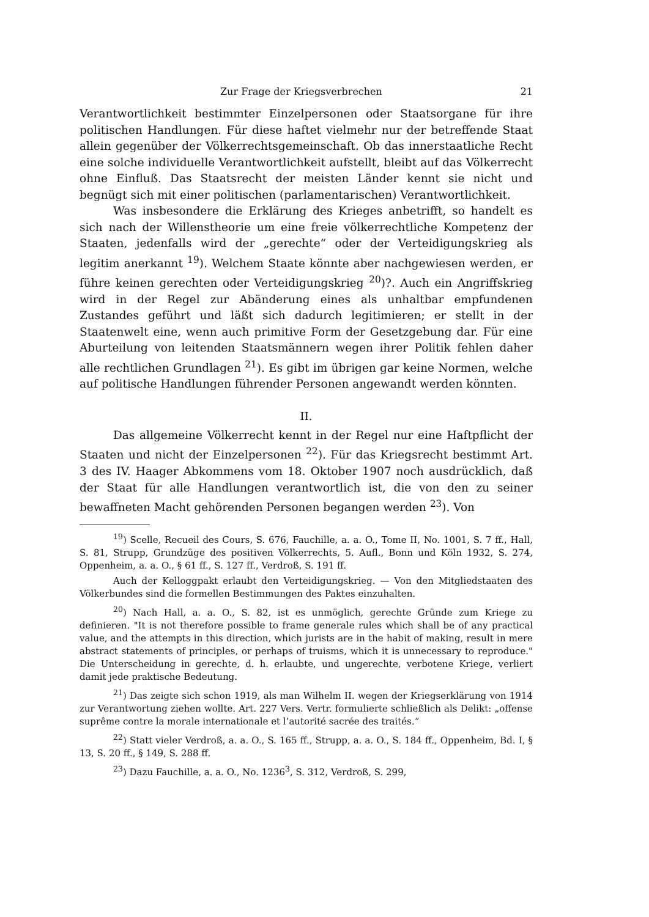Zur Frage der Kriegsverbrechen 21
Verantwortlichkeit bestimmter Einzelpersonen oder Staatsorgane für ihre politischen Handlungen. Für diese haftet vielmehr nur der betreffende Staat allein gegenüber der Völkerrechtsgemeinschaft. Ob das innerstaatliche Recht eine solche individuelle Verantwortlichkeit aufstellt, bleibt auf das Völkerrecht ohne Einfluß. Das Staatsrecht der meisten Länder kennt sie nicht und begnügt sich mit einer politischen (parlamentarischen) Verantwortlichkeit.
Was insbesondere die Erklärung des Krieges anbetrifft, so handelt es sich nach der Willenstheorie um eine freie völkerrechtliche Kompetenz der Staaten, jedenfalls wird der „gerechte“ oder der Verteidigungskrieg als legitim anerkannt <sup>19</sup>). Welchem Staate könnte aber nachgewiesen werden, er führe keinen gerechten oder Verteidigungskrieg <sup>20</sup>)?. Auch ein Angriffskrieg wird in der Regel zur Abänderung eines als unhaltbar empfundenen Zustandes geführt und läßt sich dadurch legitimieren; er stellt in der Staatenwelt eine, wenn auch primitive Form der Gesetzgebung dar. Für eine Aburteilung von leitenden Staatsmännern wegen ihrer Politik fehlen daher alle rechtlichen Grundlagen <sup>21</sup>). Es gibt im übrigen gar keine Normen, welche auf politische Handlungen führender Personen angewandt werden könnten.
II.
Das allgemeine Völkerrecht kennt in der Regel nur eine Haftpflicht der Staaten und nicht der Einzelpersonen <sup>22</sup>). Für das Kriegsrecht bestimmt Art. 3 des IV. Haager Abkommens vom 18. Oktober 1907 noch ausdrücklich, daß der Staat für alle Handlungen verantwortlich ist, die von den zu seiner bewaffneten Macht gehörenden Personen begangen werden <sup>23</sup>). Von
<sup>19</sup>) Scelle, Recueil des Cours, S. 676, Fauchille, a. a. O., Tome II, No. 1001, S. 7 ff., Hall, S. 81, Strupp, Grundzüge des positiven Völkerrechts, 5. Aufl., Bonn und Köln 1932, S. 274, Oppenheim, a. a. O., § 61 ff., S. 127 ff., Verdroß, S. 191 ff.
Auch der Kelloggpakt erlaubt den Verteidigungskrieg. — Von den Mitgliedstaaten des Völkerbundes sind die formellen Bestimmungen des Paktes einzuhalten.
<sup>20</sup>) Nach Hall, a. a. O., S. 82, ist es unmöglich, gerechte Gründe zum Kriege zu definieren. "It is not therefore possible to frame generale rules which shall be of any practical value, and the attempts in this direction, which jurists are in the habit of making, result in mere abstract statements of principles, or perhaps of truisms, which it is unnecessary to reproduce." Die Unterscheidung in gerechte, d. h. erlaubte, und ungerechte, verbotene Kriege, verliert damit jede praktische Bedeutung.
<sup>21</sup>) Das zeigte sich schon 1919, als man Wilhelm II. wegen der Kriegserklärung von 1914 zur Verantwortung ziehen wollte. Art. 227 Vers. Vertr. formulierte schließlich als Delikt: „offense suprême contre la morale internationale et l’autorité sacrée des traités.“
<sup>22</sup>) Statt vieler Verdroß, a. a. O., S. 165 ff., Strupp, a. a. O., S. 184 ff., Oppenheim, Bd. I, § 13, S. 20 ff., § 149, S. 288 ff.
<sup>23</sup>) Dazu Fauchille, a. a. O., No. 1236<sup>3</sup>, S. 312, Verdroß, S. 299,